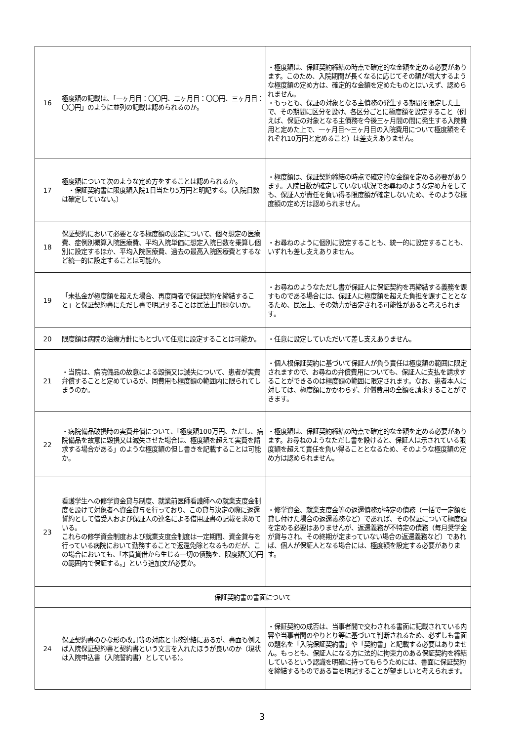| 16 | 極度額の記載は、「一ヶ月目：〇〇円、二ヶ月目：〇〇円、三ヶ月目：〇〇円」のように並列の記載は認められるのか。 | ・極度額は、保証契約締結の時点で確定的な金額を定める必要があります。このため、入院期間が長くなるに応じてその額が増大するような極度額の定め方は、確定的な金額を定めたものとはいえず、認められません。 ・もっとも、保証の対象となる主債務の発生する期間を限定した上で、その期間に区分を設け、各区分ごとに極度額を設定すること（例えば、保証の対象となる主債務を今後三ヶ月間の間に発生する入院費用と定めた上で、一ヶ月目～三ヶ月目の入院費用について極度額をそれぞれ10万円と定めること）は差支えありません。 |
| 17 | 極度額について次のような定め方をすることは認められるか。 ・保証契約書に限度額入院1日当たり5万円と明記する。（入院日数は確定していない。） | ・極度額は、保証契約締結の時点で確定的な金額を定める必要があります。入院日数が確定していない状況でお尋ねのような定め方をしても、保証人が責任を負い得る限度額が確定しないため、そのような極度額の定め方は認められません。 |
| 18 | 保証契約において必要となる極度額の設定について、個々想定の医療費、症例別概算入院医療費、平均入院単価に想定入院日数を乗算し個別に設定するほか、平均入院医療費、過去の最高入院医療費とするなど統一的に設定することは可能か。 | ・お尋ねのように個別に設定することも、統一的に設定することも、いずれも差し支えありません。 |
| 19 | 「未払金が極度額を超えた場合、再度両者で保証契約を締結すること」と保証契約書にただし書で明記することは民法上問題ないか。 | ・お尋ねのようなただし書が保証人に保証契約を再締結する義務を課すものである場合には、保証人に極度額を超えた負担を課すこととなるため、民法上、その効力が否定される可能性があると考えられます。 |
| 20 | 限度額は病院の治療方針にもとづいて任意に設定することは可能か。 | ・任意に設定していただいて差し支えありません。 |
| 21 | ・当院は、病院備品の故意による毀損又は滅失について、患者が実費弁償することと定めているが、同費用も極度額の範囲内に限られてしまうのか。 | ・個人根保証契約に基づいて保証人が負う責任は極度額の範囲に限定されますので、お尋ねの弁償費用についても、保証人に支払を請求することができるのは極度額の範囲に限定されます。なお、患者本人に対しては、極度額にかかわらず、弁償費用の全額を請求することができます。 |
| 22 | ・病院備品破損時の実費弁償について、「極度額100万円、ただし、病院備品を故意に毀損又は滅失させた場合は、極度額を超えて実費を請求する場合がある」のような極度額の但し書きを記載することは可能か。 | ・極度額は、保証契約締結の時点で確定的な金額を定める必要があります。お尋ねのようなただし書を設けると、保証人は示されている限度額を超えて責任を負い得ることとなるため、そのような極度額の定め方は認められません。 |
| 23 | 看護学生への修学資金貸与制度、就業前医師看護師への就業支度金制度を設けて対象者へ資金貸与を行っており、この貸与決定の際に返還誓約として借受人および保証人の連名による借用証書の記載を求めている。 これらの修学資金制度および就業支度金制度は一定期間、資金貸与を行っている病院において勤務することで返還免除となるものだが、この場合においても、「本賃貸借から生じる一切の債務を、限度額〇〇円の範囲内で保証する。」という追加文が必要か。 | ・修学資金、就業支度金等の返還債務が特定の債務（一括で一定額を貸し付けた場合の返還義務など）であれば、その保証について極度額を定める必要はありませんが、返還義務が不特定の債務（毎月奨学金が貸与され、その終期が定まっていない場合の返還義務など）であれば、個人が保証人となる場合には、極度額を設定する必要があります。 |
| 保証契約書の書面について | | |
| 24 | 保証契約書のひな形の改訂等の対応と事務連絡にあるが、書面も例えば入院保証契約書と契約書という文言を入れたほうが良いのか（現状は入院申込書（入院誓約書）としている）。 | ・保証契約の成否は、当事者間で交わされる書面に記載されている内容や当事者間のやりとり等に基づいて判断されるため、必ずしも書面の題名を「入院保証契約書」や「契約書」と記載する必要はありません。もっとも、保証人になる方に法的に拘束力のある保証契約を締結しているという認識を明確に持ってもらうためには、書面に保証契約を締結するものである旨を明記することが望ましいと考えられます。 |
3